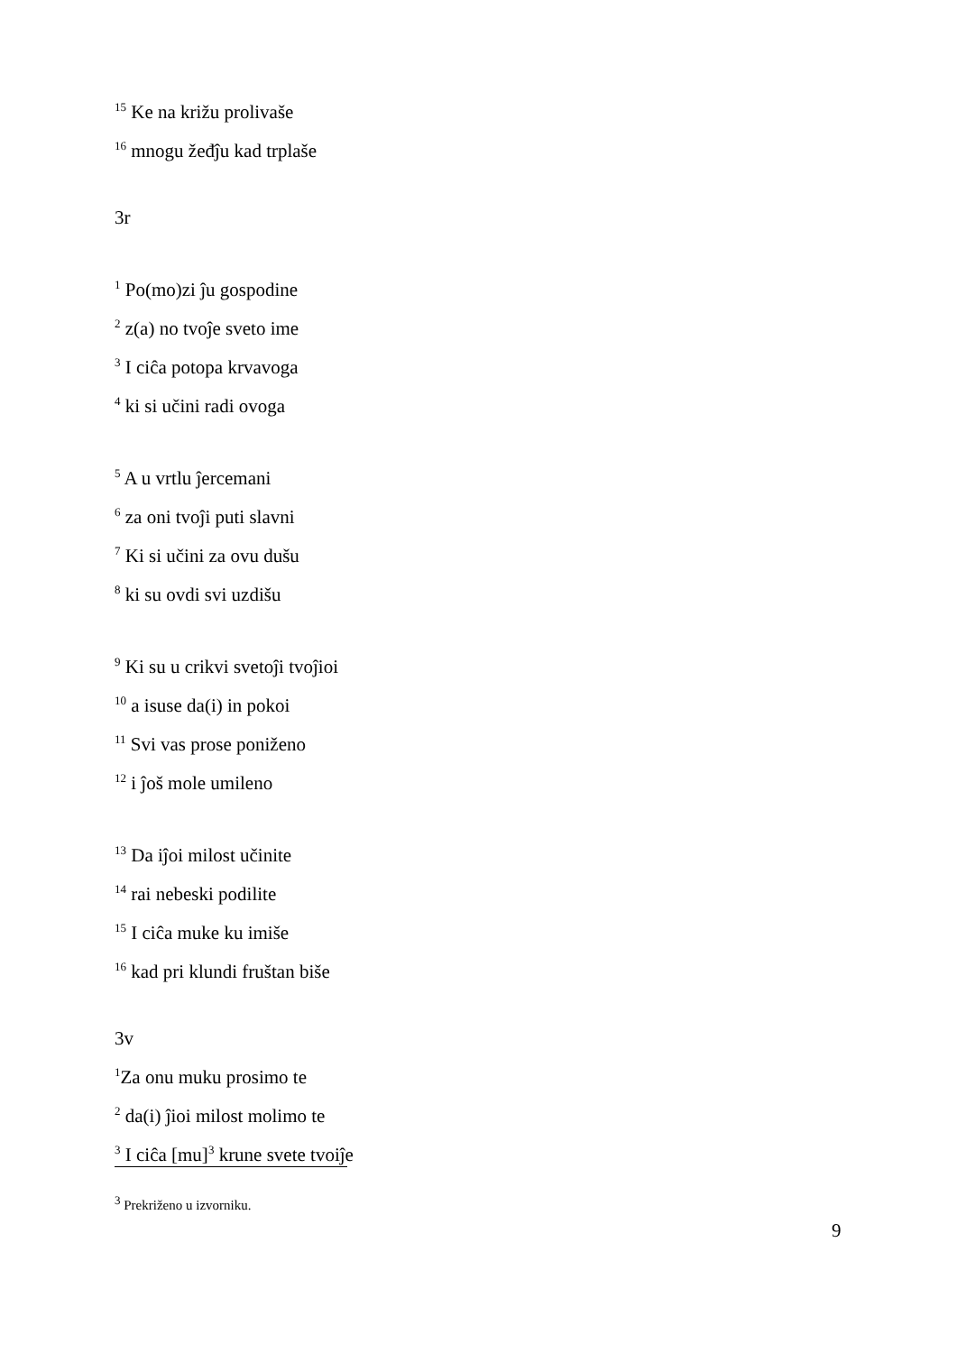<sup>15</sup> Ke na križu prolivaše
<sup>16</sup> mnogu žeđĵu kad trplaše
3r
<sup>1</sup> Po(mo)zi ĵu gospodine
<sup>2</sup> z(a) no tvoĵe sveto ime
<sup>3</sup> I ciĉa potopa krvavoga
<sup>4</sup> ki si učini radi ovoga
<sup>5</sup> A u vrtlu ĵercemani
<sup>6</sup> za oni tvoĵi puti slavni
<sup>7</sup> Ki si učini za ovu dušu
<sup>8</sup> ki su ovdi svi uzdišu
<sup>9</sup> Ki su u crikvi svetoĵi tvoĵioi
<sup>10</sup> a isuse da(i) in pokoi
<sup>11</sup> Svi vas prose poniženo
<sup>12</sup> i ĵoš mole umileno
<sup>13</sup> Da iĵoi milost učinite
<sup>14</sup> rai nebeski podilite
<sup>15</sup> I ciĉa muke ku imiše
<sup>16</sup> kad pri klundi fruštan biše
3v
<sup>1</sup> Za onu muku prosimo te
<sup>2</sup> da(i) ĵioi milost molimo te
<sup>3</sup> I ciĉa [mu]<sup>3</sup> krune svete tvoiĵe
<sup>3</sup> Prekriženo u izvorniku.
9